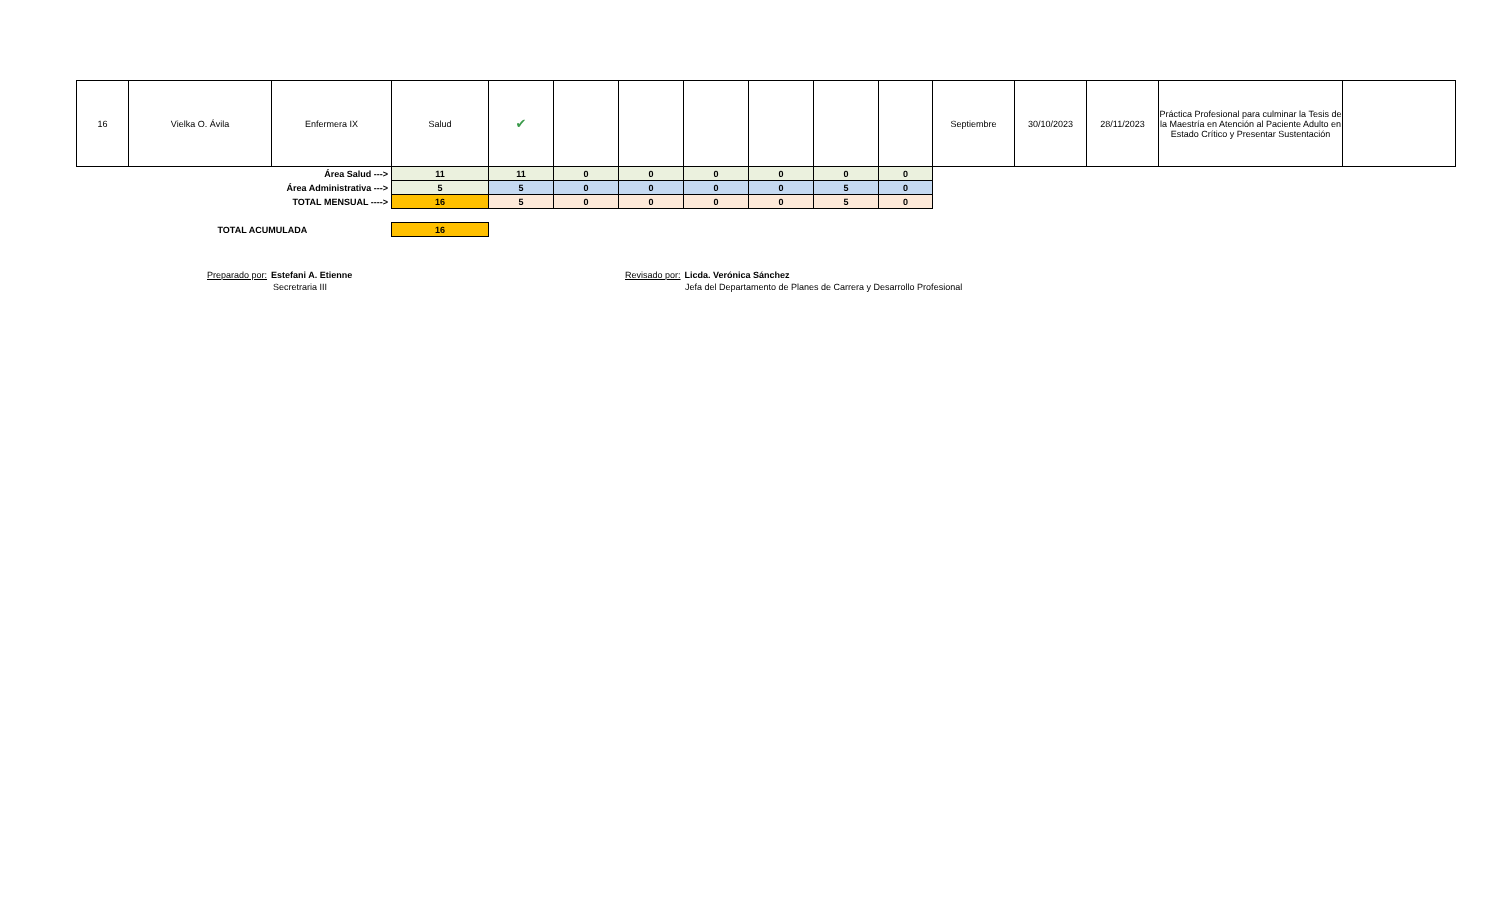| 16 | Vielka O. Ávila | Enfermera IX | Salud | ✔ | | | | | | | Septiembre | 30/10/2023 | 28/11/2023 | Práctica Profesional para culminar la Tesis de la Maestría en Atención al Paciente Adulto en Estado Crítico y Presentar Sustentación | |
| Área Salud ---> | | | 11 | 11 | 0 | 0 | 0 | 0 | 0 | 0 | | | | | |
| Área Administrativa ---> | | | 5 | 5 | 0 | 0 | 0 | 0 | 5 | 0 | | | | | |
| TOTAL MENSUAL ----> | | | 16 | 5 | 0 | 0 | 0 | 0 | 5 | 0 | | | | | |
| | TOTAL ACUMULADA | | 16 | | | | | | | | | | | | |
Preparado por: Estefani A. Etienne
Secretraria III
Revisado por: Licda. Verónica Sánchez
Jefa del Departamento de Planes de Carrera y Desarrollo Profesional